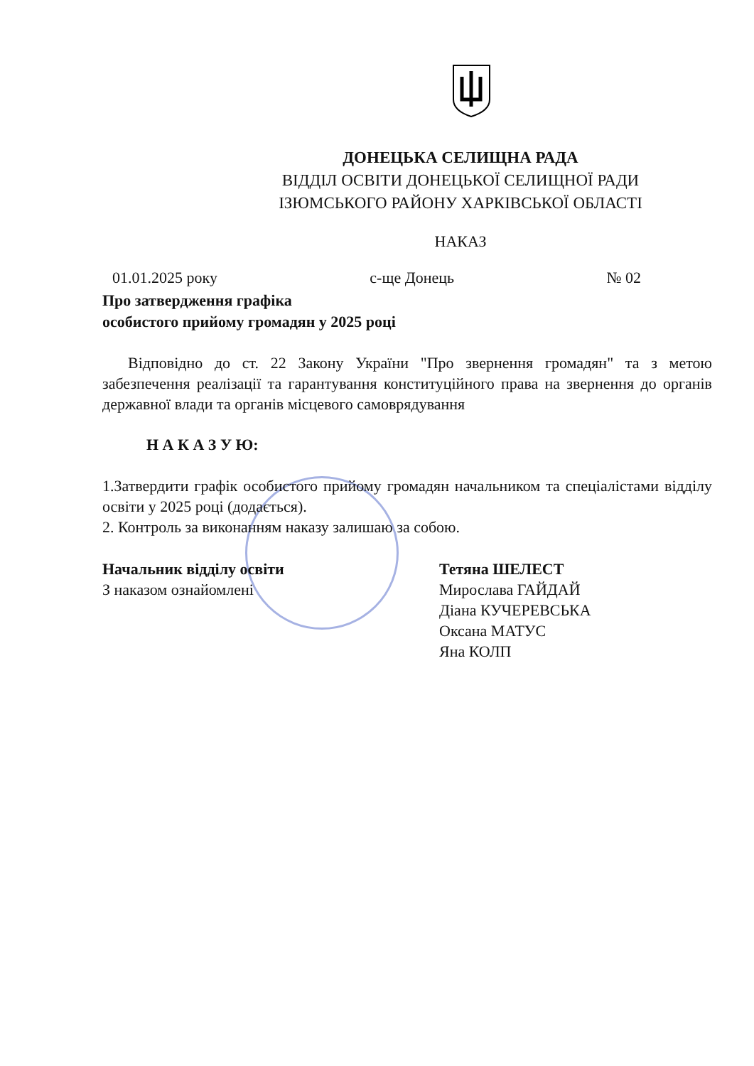ДОНЕЦЬКА СЕЛИЩНА РАДА
ВІДДІЛ ОСВІТИ ДОНЕЦЬКОЇ СЕЛИЩНОЇ РАДИ
ІЗЮМСЬКОГО РАЙОНУ ХАРКІВСЬКОЇ ОБЛАСТІ
НАКАЗ
01.01.2025 року с-ще Донець № 02
Про затвердження графіка
особистого прийому громадян у 2025 році
Відповідно до ст. 22 Закону України "Про звернення громадян" та з метою забезпечення реалізації та гарантування конституційного права на звернення до органів державної влади та органів місцевого самоврядування
Н А К А З У Ю:
1.Затвердити графік особистого прийому громадян начальником та спеціалістами відділу освіти у 2025 році (додається).
2. Контроль за виконанням наказу залишаю за собою.
Начальник відділу освіти Тетяна ШЕЛЕСТ
З наказом ознайомлені Мирослава ГАЙДАЙ
Діана КУЧЕРЕВСЬКА
Оксана МАТУС
Яна КОЛП